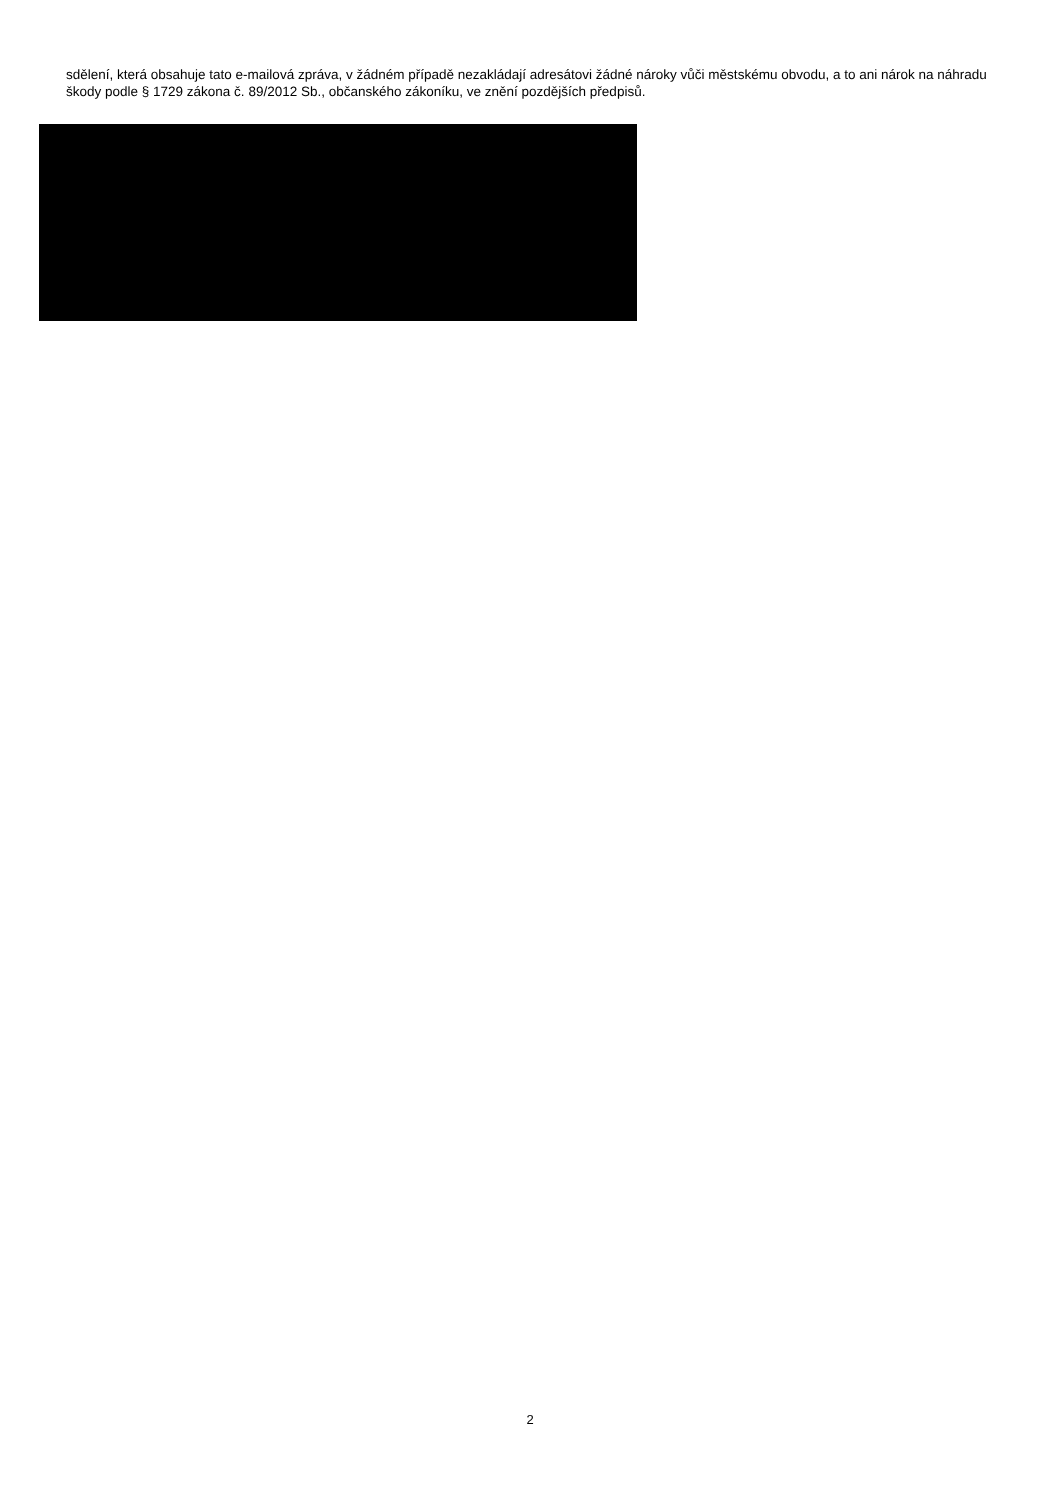sdělení, která obsahuje tato e-mailová zpráva, v žádném případě nezakládají adresátovi žádné nároky vůči městskému obvodu, a to ani nárok na náhradu škody podle § 1729 zákona č. 89/2012 Sb., občanského zákoníku, ve znění pozdějších předpisů.
2